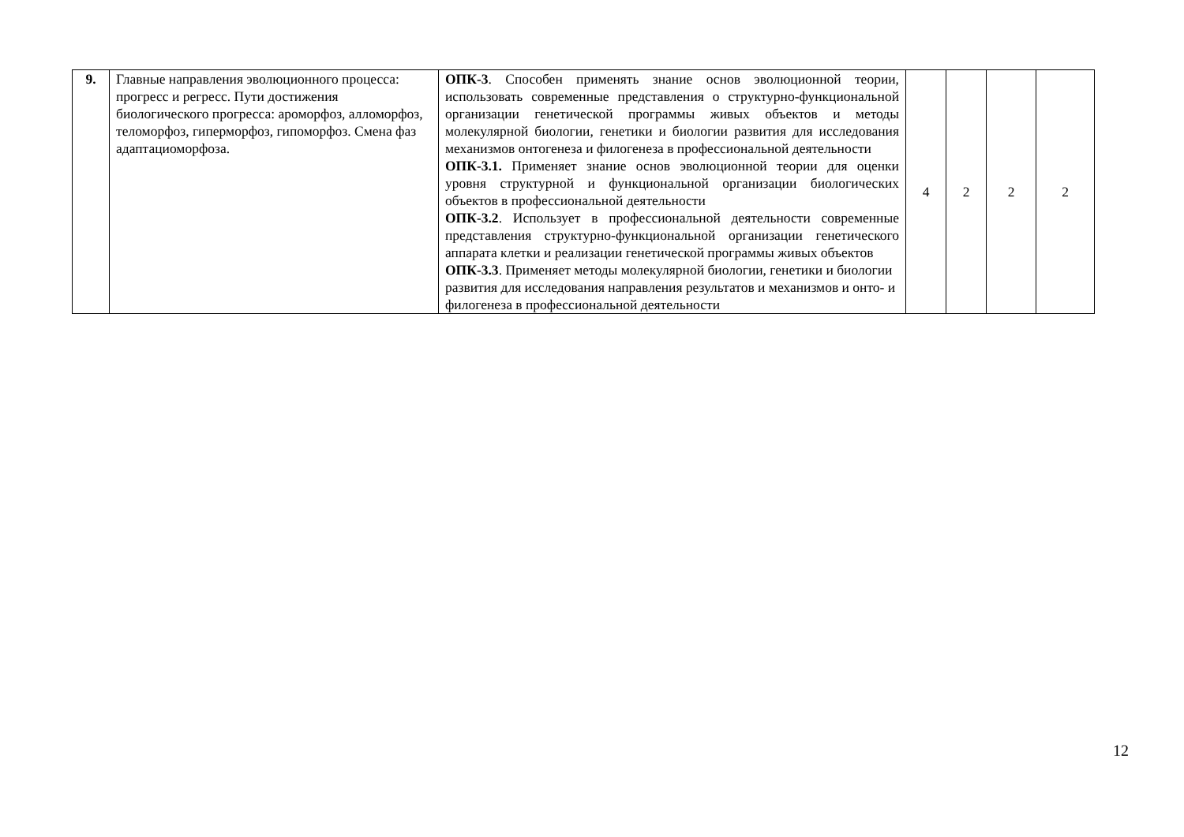| 9. | Главные направления эволюционного процесса: прогресс и регресс. Пути достижения биологического прогресса: ароморфоз, алломорфоз, теломорфоз, гиперморфоз, гипоморфоз. Смена фаз адаптациоморфоза. | ОПК-3 . Способен применять знание основ эволюционной теории, использовать современные представления о структурно-функциональной организации генетической программы живых объектов и методы молекулярной биологии, генетики и биологии развития для исследования механизмов онтогенеза и филогенеза в профессиональной деятельности ОПК-3.1. Применяет знание основ эволюционной теории для оценки уровня структурной и функциональной организации биологических объектов в профессиональной деятельности ОПК-3.2 . Использует в профессиональной деятельности современные представления структурно-функциональной организации генетического аппарата клетки и реализации генетической программы живых объектов ОПК-3.3 . Применяет методы молекулярной биологии, генетики и биологии развития для исследования направления результатов и механизмов и онто- и филогенеза в профессиональной деятельности | 4 | 2 | 2 | 2 |
12